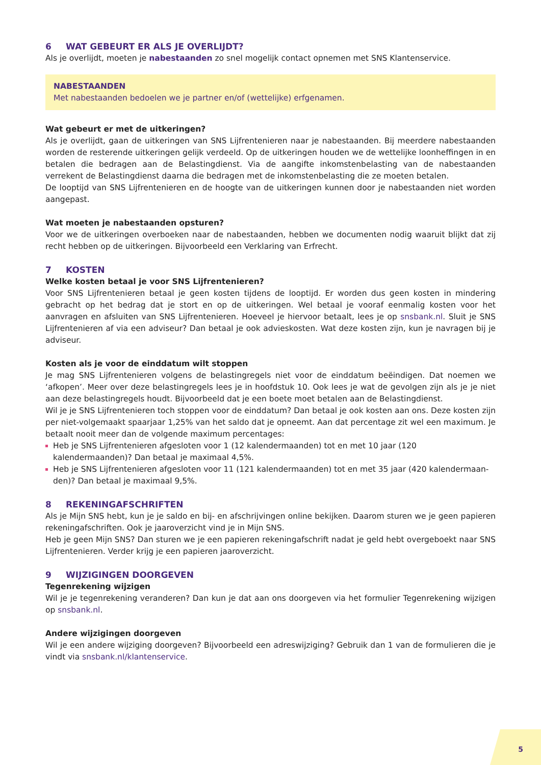6 WAT GEBEURT ER ALS JE OVERLIJDT?
Als je overlijdt, moeten je nabestaanden zo snel mogelijk contact opnemen met SNS Klantenservice.
NABESTAANDEN
Met nabestaanden bedoelen we je partner en/of (wettelijke) erfgenamen.
Wat gebeurt er met de uitkeringen?
Als je overlijdt, gaan de uitkeringen van SNS Lijfrentenieren naar je nabestaanden. Bij meerdere nabestaanden worden de resterende uitkeringen gelijk verdeeld. Op de uitkeringen houden we de wettelijke loonheffingen in en betalen die bedragen aan de Belastingdienst. Via de aangifte inkomstenbelasting van de nabestaanden verrekent de Belastingdienst daarna die bedragen met de inkomstenbelasting die ze moeten betalen.
De looptijd van SNS Lijfrentenieren en de hoogte van de uitkeringen kunnen door je nabestaanden niet worden aangepast.
Wat moeten je nabestaanden opsturen?
Voor we de uitkeringen overboeken naar de nabestaanden, hebben we documenten nodig waaruit blijkt dat zij recht hebben op de uitkeringen. Bijvoorbeeld een Verklaring van Erfrecht.
7 KOSTEN
Welke kosten betaal je voor SNS Lijfrentenieren?
Voor SNS Lijfrentenieren betaal je geen kosten tijdens de looptijd. Er worden dus geen kosten in mindering gebracht op het bedrag dat je stort en op de uitkeringen. Wel betaal je vooraf eenmalig kosten voor het aanvragen en afsluiten van SNS Lijfrentenieren. Hoeveel je hiervoor betaalt, lees je op snsbank.nl. Sluit je SNS Lijfrentenieren af via een adviseur? Dan betaal je ook advieskosten. Wat deze kosten zijn, kun je navragen bij je adviseur.
Kosten als je voor de einddatum wilt stoppen
Je mag SNS Lijfrentenieren volgens de belastingregels niet voor de einddatum beëindigen. Dat noemen we ‘afkopen’. Meer over deze belastingregels lees je in hoofdstuk 10. Ook lees je wat de gevolgen zijn als je je niet aan deze belastingregels houdt. Bijvoorbeeld dat je een boete moet betalen aan de Belastingdienst.
Wil je je SNS Lijfrentenieren toch stoppen voor de einddatum? Dan betaal je ook kosten aan ons. Deze kosten zijn per niet-volgemaakt spaarjaar 1,25% van het saldo dat je opneemt. Aan dat percentage zit wel een maximum. Je betaalt nooit meer dan de volgende maximum percentages:
Heb je SNS Lijfrentenieren afgesloten voor 1 (12 kalendermaanden) tot en met 10 jaar (120 kalendermaanden)? Dan betaal je maximaal 4,5%.
Heb je SNS Lijfrentenieren afgesloten voor 11 (121 kalendermaanden) tot en met 35 jaar (420 kalendermaan-den)? Dan betaal je maximaal 9,5%.
8 REKENINGAFSCHRIFTEN
Als je Mijn SNS hebt, kun je je saldo en bij- en afschrijvingen online bekijken. Daarom sturen we je geen papieren rekeningafschriften. Ook je jaaroverzicht vind je in Mijn SNS.
Heb je geen Mijn SNS? Dan sturen we je een papieren rekeningafschrift nadat je geld hebt overgeboekt naar SNS Lijfrentenieren. Verder krijg je een papieren jaaroverzicht.
9 WIJZIGINGEN DOORGEVEN
Tegenrekening wijzigen
Wil je je tegenrekening veranderen? Dan kun je dat aan ons doorgeven via het formulier Tegenrekening wijzigen op snsbank.nl.
Andere wijzigingen doorgeven
Wil je een andere wijziging doorgeven? Bijvoorbeeld een adreswijziging? Gebruik dan 1 van de formulieren die je vindt via snsbank.nl/klantenservice.
5